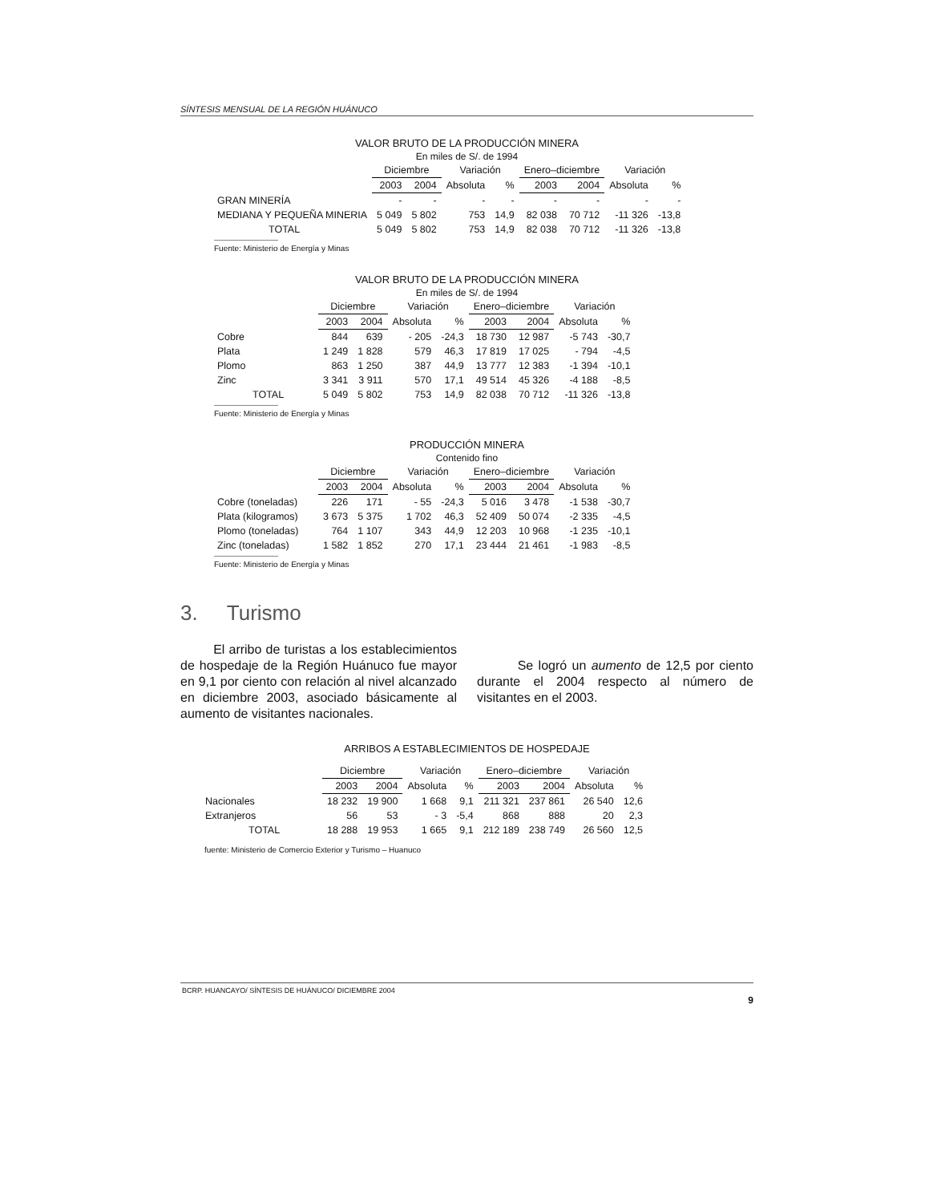SÍNTESIS MENSUAL DE LA REGIÓN HUÁNUCO
VALOR BRUTO DE LA PRODUCCIÓN MINERA
En miles de S/. de 1994
| | Diciembre | | Variación | | Enero–diciembre | | Variación | |
| --- | --- | --- | --- | --- | --- | --- | --- | --- |
| | 2003 | 2004 | Absoluta | % | 2003 | 2004 | Absoluta | % |
| GRAN MINERÍA | - | - | - | - | - | - | - | - |
| MEDIANA Y PEQUEÑA MINERIA | 5 049 | 5 802 | 753 | 14,9 | 82 038 | 70 712 | -11 326 | -13,8 |
| TOTAL | 5 049 | 5 802 | 753 | 14,9 | 82 038 | 70 712 | -11 326 | -13,8 |
Fuente: Ministerio de Energía y Minas
VALOR BRUTO DE LA PRODUCCIÓN MINERA
En miles de S/. de 1994
| | Diciembre | | Variación | | Enero–diciembre | | Variación | |
| --- | --- | --- | --- | --- | --- | --- | --- | --- |
| | 2003 | 2004 | Absoluta | % | 2003 | 2004 | Absoluta | % |
| Cobre | 844 | 639 | - 205 | -24,3 | 18 730 | 12 987 | -5 743 | -30,7 |
| Plata | 1 249 | 1 828 | 579 | 46,3 | 17 819 | 17 025 | - 794 | -4,5 |
| Plomo | 863 | 1 250 | 387 | 44,9 | 13 777 | 12 383 | -1 394 | -10,1 |
| Zinc | 3 341 | 3 911 | 570 | 17,1 | 49 514 | 45 326 | -4 188 | -8,5 |
| TOTAL | 5 049 | 5 802 | 753 | 14,9 | 82 038 | 70 712 | -11 326 | -13,8 |
Fuente: Ministerio de Energía y Minas
PRODUCCIÓN MINERA
Contenido fino
| | Diciembre | | Variación | | Enero–diciembre | | Variación | |
| --- | --- | --- | --- | --- | --- | --- | --- | --- |
| | 2003 | 2004 | Absoluta | % | 2003 | 2004 | Absoluta | % |
| Cobre (toneladas) | 226 | 171 | - 55 | -24,3 | 5 016 | 3 478 | -1 538 | -30,7 |
| Plata (kilogramos) | 3 673 | 5 375 | 1 702 | 46,3 | 52 409 | 50 074 | -2 335 | -4,5 |
| Plomo (toneladas) | 764 | 1 107 | 343 | 44,9 | 12 203 | 10 968 | -1 235 | -10,1 |
| Zinc (toneladas) | 1 582 | 1 852 | 270 | 17,1 | 23 444 | 21 461 | -1 983 | -8,5 |
Fuente: Ministerio de Energía y Minas
3. Turismo
El arribo de turistas a los establecimientos de hospedaje de la Región Huánuco fue mayor en 9,1 por ciento con relación al nivel alcanzado en diciembre 2003, asociado básicamente al aumento de visitantes nacionales.
Se logró un aumento de 12,5 por ciento durante el 2004 respecto al número de visitantes en el 2003.
ARRIBOS A ESTABLECIMIENTOS DE HOSPEDAJE
| | Diciembre | | Variación | | Enero–diciembre | | Variación | |
| --- | --- | --- | --- | --- | --- | --- | --- | --- |
| | 2003 | 2004 | Absoluta | % | 2003 | 2004 | Absoluta | % |
| Nacionales | 18 232 | 19 900 | 1 668 | 9,1 | 211 321 | 237 861 | 26 540 | 12,6 |
| Extranjeros | 56 | 53 | - 3 | -5,4 | 868 | 888 | 20 | 2,3 |
| TOTAL | 18 288 | 19 953 | 1 665 | 9,1 | 212 189 | 238 749 | 26 560 | 12,5 |
fuente: Ministerio de Comercio Exterior y Turismo – Huanuco
BCRP. HUANCAYO/ SÍNTESIS DE HUÁNUCO/ DICIEMBRE 2004
9